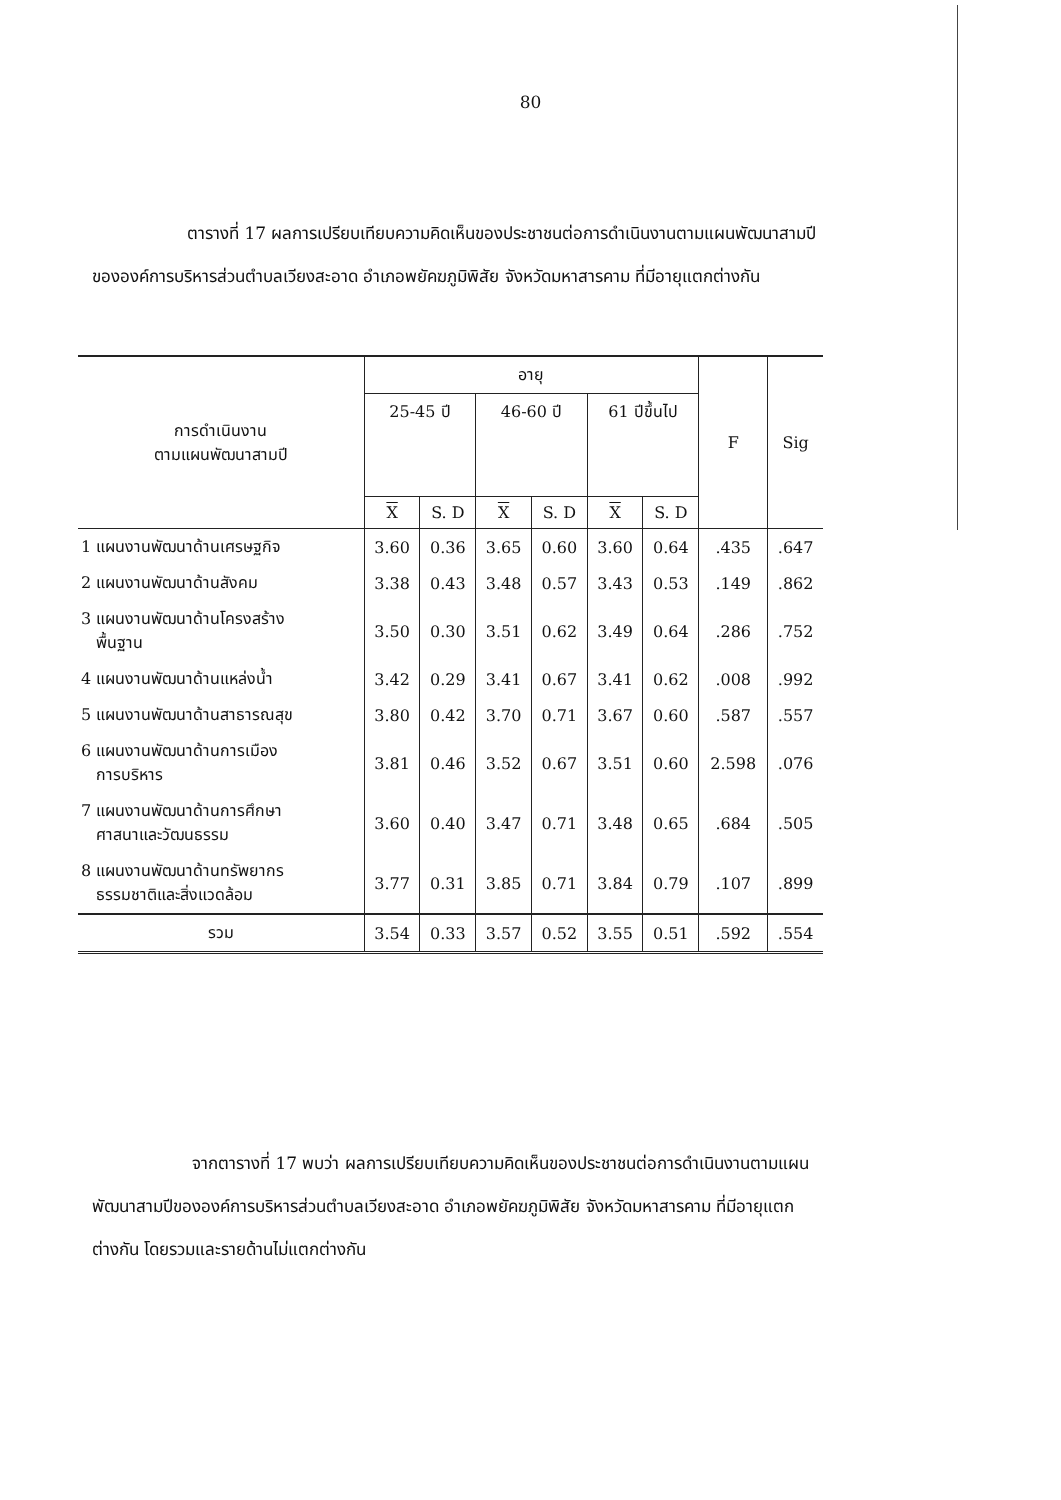80
ตารางที่ 17 ผลการเปรียบเทียบความคิดเห็นของประชาชนต่อการดำเนินงานตามแผนพัฒนาสามปีขององค์การบริหารส่วนตำบลเวียงสะอาด อำเภอพยัคฆภูมิพิสัย จังหวัดมหาสารคาม ที่มีอายุแตกต่างกัน
| การดำเนินงาน ตามแผนพัฒนาสามปี | อายุ | | | | | | F | Sig |
| --- | --- | --- | --- | --- | --- | --- | --- | --- |
| | 25-45 ปี | | 46-60 ปี | | 61 ปีขึ้นไป | | | |
| | X | S. D | X | S. D | X | S. D | | |
| 1 แผนงานพัฒนาด้านเศรษฐกิจ | 3.60 | 0.36 | 3.65 | 0.60 | 3.60 | 0.64 | .435 | .647 |
| 2 แผนงานพัฒนาด้านสังคม | 3.38 | 0.43 | 3.48 | 0.57 | 3.43 | 0.53 | .149 | .862 |
| 3 แผนงานพัฒนาด้านโครงสร้าง พื้นฐาน | 3.50 | 0.30 | 3.51 | 0.62 | 3.49 | 0.64 | .286 | .752 |
| 4 แผนงานพัฒนาด้านแหล่งน้ำ | 3.42 | 0.29 | 3.41 | 0.67 | 3.41 | 0.62 | .008 | .992 |
| 5 แผนงานพัฒนาด้านสาธารณสุข | 3.80 | 0.42 | 3.70 | 0.71 | 3.67 | 0.60 | .587 | .557 |
| 6 แผนงานพัฒนาด้านการเมือง การบริหาร | 3.81 | 0.46 | 3.52 | 0.67 | 3.51 | 0.60 | 2.598 | .076 |
| 7 แผนงานพัฒนาด้านการศึกษา ศาสนาและวัฒนธรรม | 3.60 | 0.40 | 3.47 | 0.71 | 3.48 | 0.65 | .684 | .505 |
| 8 แผนงานพัฒนาด้านทรัพยากร ธรรมชาติและสิ่งแวดล้อม | 3.77 | 0.31 | 3.85 | 0.71 | 3.84 | 0.79 | .107 | .899 |
| รวม | 3.54 | 0.33 | 3.57 | 0.52 | 3.55 | 0.51 | .592 | .554 |
จากตารางที่ 17 พบว่า ผลการเปรียบเทียบความคิดเห็นของประชาชนต่อการดำเนินงานตามแผนพัฒนาสามปีขององค์การบริหารส่วนตำบลเวียงสะอาด อำเภอพยัคฆภูมิพิสัย จังหวัดมหาสารคาม ที่มีอายุแตกต่างกัน โดยรวมและรายด้านไม่แตกต่างกัน